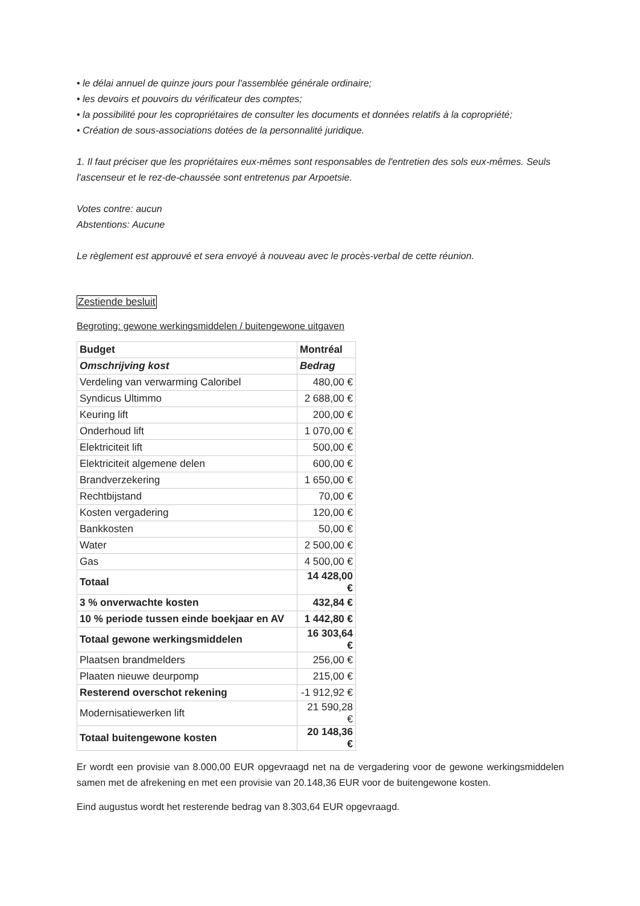• le délai annuel de quinze jours pour l'assemblée générale ordinaire;
• les devoirs et pouvoirs du vérificateur des comptes;
• la possibilité pour les copropriétaires de consulter les documents et données relatifs à la copropriété;
• Création de sous-associations dotées de la personnalité juridique.
1. Il faut préciser que les propriétaires eux-mêmes sont responsables de l'entretien des sols eux-mêmes. Seuls l'ascenseur et le rez-de-chaussée sont entretenus par Arpoetsie.
Votes contre: aucun
Abstentions: Aucune
Le règlement est approuvé et sera envoyé à nouveau avec le procès-verbal de cette réunion.
Zestiende besluit
Begroting: gewone werkingsmiddelen / buitengewone uitgaven
| Budget | Montréal |
| Omschrijving kost | Bedrag |
| Verdeling van verwarming Caloribel | 480,00 € |
| Syndicus Ultimmo | 2 688,00 € |
| Keuring lift | 200,00 € |
| Onderhoud lift | 1 070,00 € |
| Elektriciteit lift | 500,00 € |
| Elektriciteit algemene delen | 600,00 € |
| Brandverzekering | 1 650,00 € |
| Rechtbijstand | 70,00 € |
| Kosten vergadering | 120,00 € |
| Bankkosten | 50,00 € |
| Water | 2 500,00 € |
| Gas | 4 500,00 € |
| Totaal | 14 428,00 € |
| 3 % onverwachte kosten | 432,84 € |
| 10 % periode tussen einde boekjaar en AV | 1 442,80 € |
| Totaal gewone werkingsmiddelen | 16 303,64 € |
| Plaatsen brandmelders | 256,00 € |
| Plaaten nieuwe deurpomp | 215,00 € |
| Resterend overschot rekening | -1 912,92 € |
| Modernisatiewerken lift | 21 590,28 € |
| Totaal buitengewone kosten | 20 148,36 € |
Er wordt een provisie van 8.000,00 EUR opgevraagd net na de vergadering voor de gewone werkingsmiddelen samen met de afrekening en met een provisie van 20.148,36 EUR voor de buitengewone kosten.
Eind augustus wordt het resterende bedrag van 8.303,64 EUR opgevraagd.